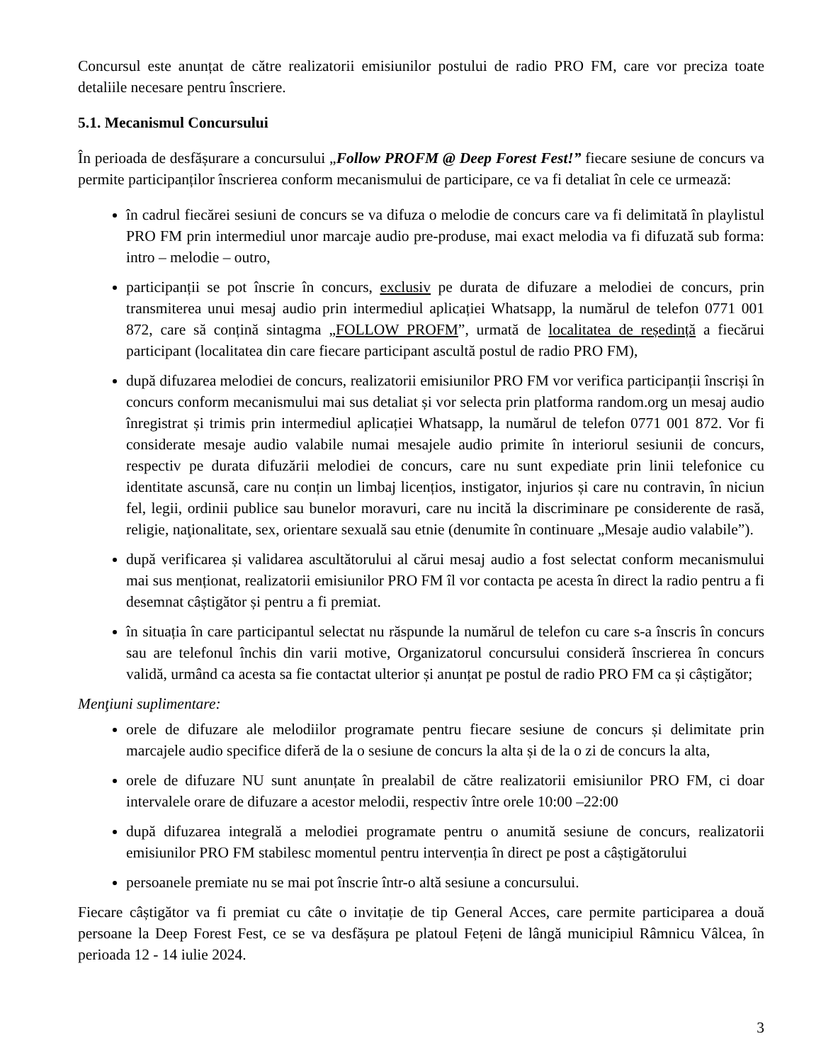Concursul este anunțat de către realizatorii emisiunilor postului de radio PRO FM, care vor preciza toate detaliile necesare pentru înscriere.
5.1. Mecanismul Concursului
În perioada de desfășurare a concursului „Follow PROFM @ Deep Forest Fest!” fiecare sesiune de concurs va permite participanților înscrierea conform mecanismului de participare, ce va fi detaliat în cele ce urmează:
în cadrul fiecărei sesiuni de concurs se va difuza o melodie de concurs care va fi delimitată în playlistul PRO FM prin intermediul unor marcaje audio pre-produse, mai exact melodia va fi difuzată sub forma: intro – melodie – outro,
participanții se pot înscrie în concurs, exclusiv pe durata de difuzare a melodiei de concurs, prin transmiterea unui mesaj audio prin intermediul aplicației Whatsapp, la numărul de telefon 0771 001 872, care să conțină sintagma „FOLLOW PROFM”, urmată de localitatea de reședință a fiecărui participant (localitatea din care fiecare participant ascultă postul de radio PRO FM),
după difuzarea melodiei de concurs, realizatorii emisiunilor PRO FM vor verifica participanții înscriși în concurs conform mecanismului mai sus detaliat și vor selecta prin platforma random.org un mesaj audio înregistrat și trimis prin intermediul aplicației Whatsapp, la numărul de telefon 0771 001 872. Vor fi considerate mesaje audio valabile numai mesajele audio primite în interiorul sesiunii de concurs, respectiv pe durata difuzării melodiei de concurs, care nu sunt expediate prin linii telefonice cu identitate ascunsă, care nu conțin un limbaj licențios, instigator, injurios și care nu contravin, în niciun fel, legii, ordinii publice sau bunelor moravuri, care nu incită la discriminare pe considerente de rasă, religie, naţionalitate, sex, orientare sexuală sau etnie (denumite în continuare „Mesaje audio valabile”).
după verificarea și validarea ascultătorului al cărui mesaj audio a fost selectat conform mecanismului mai sus menționat, realizatorii emisiunilor PRO FM îl vor contacta pe acesta în direct la radio pentru a fi desemnat câștigător și pentru a fi premiat.
în situația în care participantul selectat nu răspunde la numărul de telefon cu care s-a înscris în concurs sau are telefonul închis din varii motive, Organizatorul concursului consideră înscrierea în concurs validă, urmând ca acesta sa fie contactat ulterior și anunțat pe postul de radio PRO FM ca și câștigător;
Menţiuni suplimentare:
orele de difuzare ale melodiilor programate pentru fiecare sesiune de concurs și delimitate prin marcajele audio specifice diferă de la o sesiune de concurs la alta și de la o zi de concurs la alta,
orele de difuzare NU sunt anunțate în prealabil de către realizatorii emisiunilor PRO FM, ci doar intervalele orare de difuzare a acestor melodii, respectiv între orele 10:00 –22:00
după difuzarea integrală a melodiei programate pentru o anumită sesiune de concurs, realizatorii emisiunilor PRO FM stabilesc momentul pentru intervenția în direct pe post a câștigătorului
persoanele premiate nu se mai pot înscrie într-o altă sesiune a concursului.
Fiecare câștigător va fi premiat cu câte o invitație de tip General Acces, care permite participarea a două persoane la Deep Forest Fest, ce se va desfășura pe platoul Fețeni de lângă municipiul Râmnicu Vâlcea, în perioada 12 - 14 iulie 2024.
3